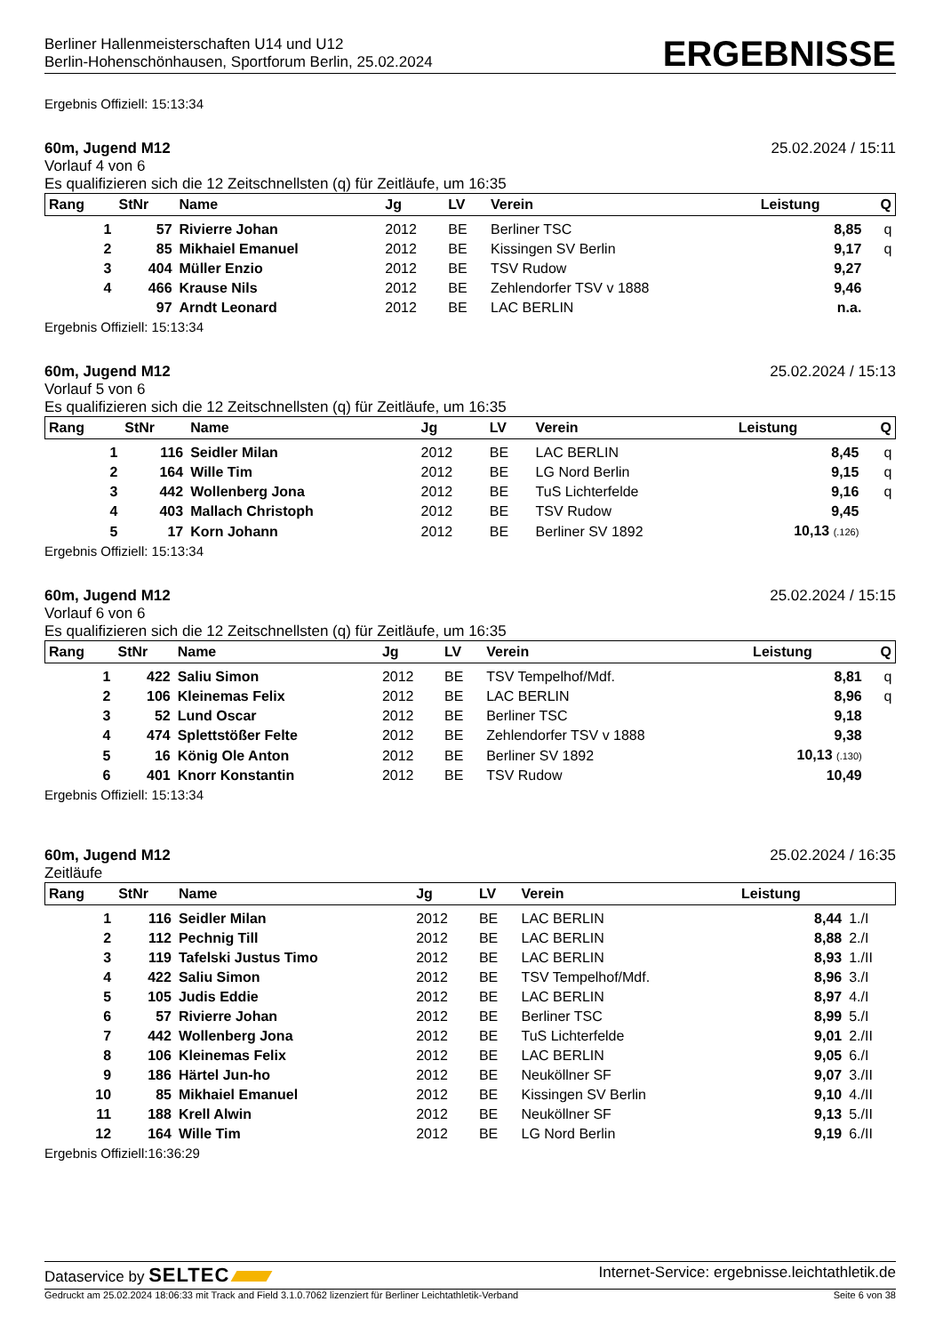Berliner Hallenmeisterschaften U14 und U12
Berlin-Hohenschönhausen, Sportforum Berlin, 25.02.2024
ERGEBNISSE
Ergebnis Offiziell: 15:13:34
60m, Jugend M12 25.02.2024 / 15:11
Vorlauf 4 von 6
Es qualifizieren sich die 12 Zeitschnellsten (q) für Zeitläufe, um 16:35
| Rang | StNr | Name | Jg | LV | Verein | Leistung | Q |
| --- | --- | --- | --- | --- | --- | --- | --- |
| 1 | 57 | Rivierre Johan | 2012 | BE | Berliner TSC | 8,85 | q |
| 2 | 85 | Mikhaiel Emanuel | 2012 | BE | Kissingen SV Berlin | 9,17 | q |
| 3 | 404 | Müller Enzio | 2012 | BE | TSV Rudow | 9,27 | |
| 4 | 466 | Krause Nils | 2012 | BE | Zehlendorfer TSV v 1888 | 9,46 | |
| | 97 | Arndt Leonard | 2012 | BE | LAC BERLIN | n.a. | |
Ergebnis Offiziell: 15:13:34
60m, Jugend M12 25.02.2024 / 15:13
Vorlauf 5 von 6
Es qualifizieren sich die 12 Zeitschnellsten (q) für Zeitläufe, um 16:35
| Rang | StNr | Name | Jg | LV | Verein | Leistung | Q |
| --- | --- | --- | --- | --- | --- | --- | --- |
| 1 | 116 | Seidler Milan | 2012 | BE | LAC BERLIN | 8,45 | q |
| 2 | 164 | Wille Tim | 2012 | BE | LG Nord Berlin | 9,15 | q |
| 3 | 442 | Wollenberg Jona | 2012 | BE | TuS Lichterfelde | 9,16 | q |
| 4 | 403 | Mallach Christoph | 2012 | BE | TSV Rudow | 9,45 | |
| 5 | 17 | Korn Johann | 2012 | BE | Berliner SV 1892 | 10,13 (.126) | |
Ergebnis Offiziell: 15:13:34
60m, Jugend M12 25.02.2024 / 15:15
Vorlauf 6 von 6
Es qualifizieren sich die 12 Zeitschnellsten (q) für Zeitläufe, um 16:35
| Rang | StNr | Name | Jg | LV | Verein | Leistung | Q |
| --- | --- | --- | --- | --- | --- | --- | --- |
| 1 | 422 | Saliu Simon | 2012 | BE | TSV Tempelhof/Mdf. | 8,81 | q |
| 2 | 106 | Kleinemas Felix | 2012 | BE | LAC BERLIN | 8,96 | q |
| 3 | 52 | Lund Oscar | 2012 | BE | Berliner TSC | 9,18 | |
| 4 | 474 | Splettstößer Felte | 2012 | BE | Zehlendorfer TSV v 1888 | 9,38 | |
| 5 | 16 | König Ole Anton | 2012 | BE | Berliner SV 1892 | 10,13 (.130) | |
| 6 | 401 | Knorr Konstantin | 2012 | BE | TSV Rudow | 10,49 | |
Ergebnis Offiziell: 15:13:34
60m, Jugend M12 25.02.2024 / 16:35
Zeitläufe
| Rang | StNr | Name | Jg | LV | Verein | Leistung | |
| --- | --- | --- | --- | --- | --- | --- | --- |
| 1 | 116 | Seidler Milan | 2012 | BE | LAC BERLIN | 8,44 | 1./I |
| 2 | 112 | Pechnig Till | 2012 | BE | LAC BERLIN | 8,88 | 2./I |
| 3 | 119 | Tafelski Justus Timo | 2012 | BE | LAC BERLIN | 8,93 | 1./II |
| 4 | 422 | Saliu Simon | 2012 | BE | TSV Tempelhof/Mdf. | 8,96 | 3./I |
| 5 | 105 | Judis Eddie | 2012 | BE | LAC BERLIN | 8,97 | 4./I |
| 6 | 57 | Rivierre Johan | 2012 | BE | Berliner TSC | 8,99 | 5./I |
| 7 | 442 | Wollenberg Jona | 2012 | BE | TuS Lichterfelde | 9,01 | 2./II |
| 8 | 106 | Kleinemas Felix | 2012 | BE | LAC BERLIN | 9,05 | 6./I |
| 9 | 186 | Härtel Jun-ho | 2012 | BE | Neuköllner SF | 9,07 | 3./II |
| 10 | 85 | Mikhaiel Emanuel | 2012 | BE | Kissingen SV Berlin | 9,10 | 4./II |
| 11 | 188 | Krell Alwin | 2012 | BE | Neuköllner SF | 9,13 | 5./II |
| 12 | 164 | Wille Tim | 2012 | BE | LG Nord Berlin | 9,19 | 6./II |
Ergebnis Offiziell:16:36:29
Dataservice by SELTEC Internet-Service: ergebnisse.leichtathletik.de
Gedruckt am 25.02.2024 18:06:33 mit Track and Field 3.1.0.7062 lizenziert für Berliner Leichtathletik-Verband Seite 6 von 38